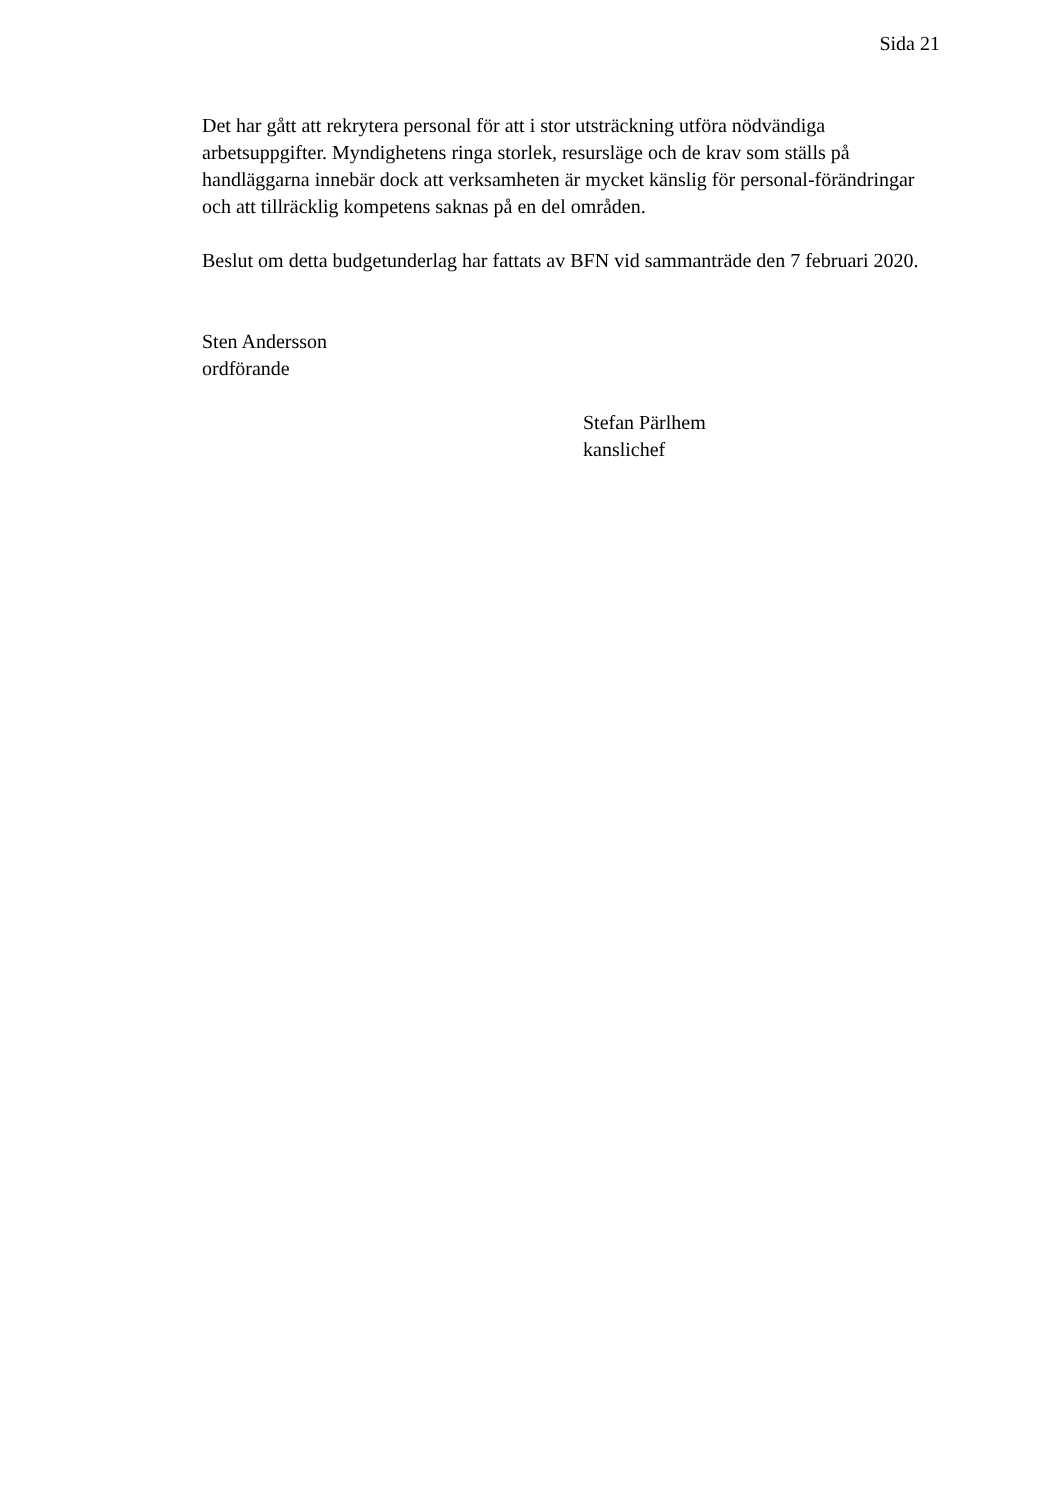Sida 21
Det har gått att rekrytera personal för att i stor utsträckning utföra nödvändiga arbetsuppgifter. Myndighetens ringa storlek, resursläge och de krav som ställs på handläggarna innebär dock att verksamheten är mycket känslig för personal-förändringar och att tillräcklig kompetens saknas på en del områden.
Beslut om detta budgetunderlag har fattats av BFN vid sammanträde den 7 februari 2020.
Sten Andersson
ordförande
Stefan Pärlhem
kanslichef